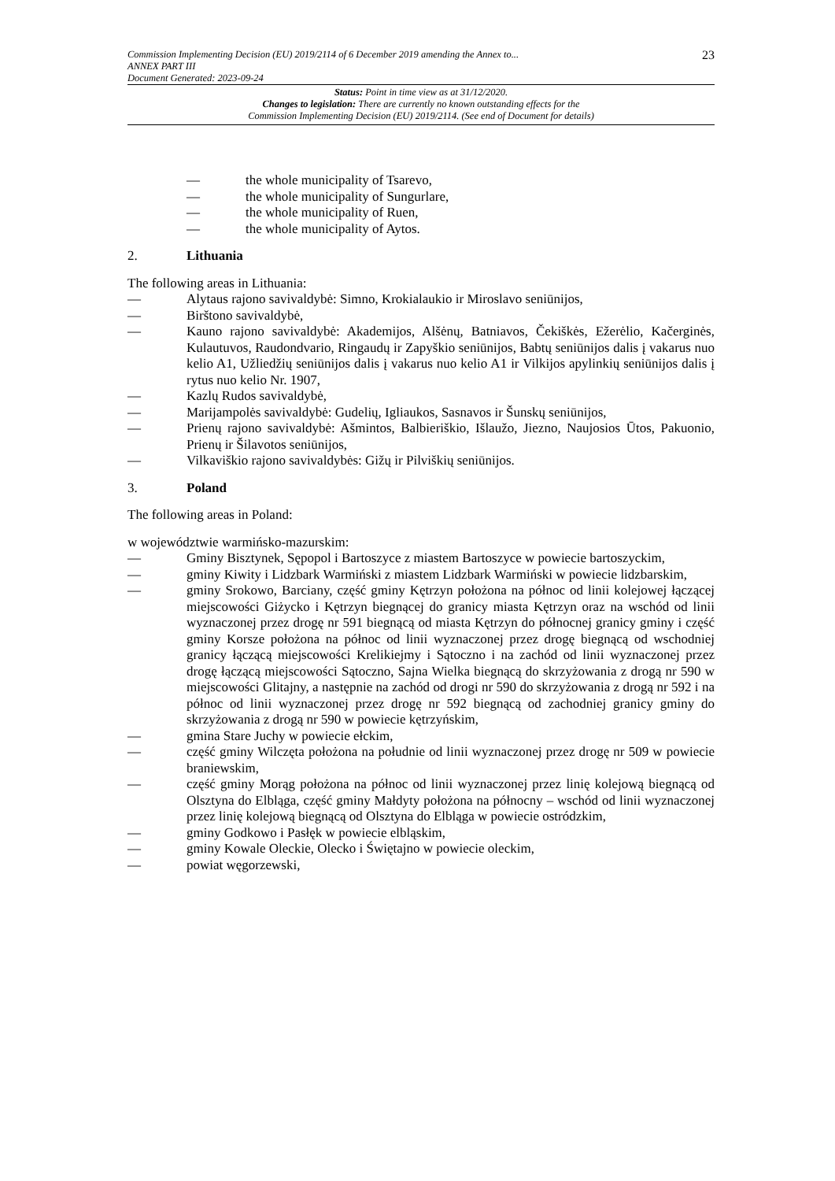Commission Implementing Decision (EU) 2019/2114 of 6 December 2019 amending the Annex to...
ANNEX PART III
Document Generated: 2023-09-24
23
Status: Point in time view as at 31/12/2020.
Changes to legislation: There are currently no known outstanding effects for the
Commission Implementing Decision (EU) 2019/2114. (See end of Document for details)
— the whole municipality of Tsarevo,
— the whole municipality of Sungurlare,
— the whole municipality of Ruen,
— the whole municipality of Aytos.
2. Lithuania
The following areas in Lithuania:
— Alytaus rajono savivaldybė: Simno, Krokialaukio ir Miroslavo seniūnijos,
— Birštono savivaldybė,
— Kauno rajono savivaldybė: Akademijos, Alšėnų, Batniavos, Čekiškės, Ežerėlio, Kačerginės, Kulautuvos, Raudondvario, Ringaudų ir Zapyškio seniūnijos, Babtų seniūnijos dalis į vakarus nuo kelio A1, Užliedžių seniūnijos dalis į vakarus nuo kelio A1 ir Vilkijos apylinkių seniūnijos dalis į rytus nuo kelio Nr. 1907,
— Kazlų Rudos savivaldybė,
— Marijampolės savivaldybė: Gudelių, Igliaukos, Sasnavos ir Šunskų seniūnijos,
— Prienų rajono savivaldybė: Ašmintos, Balbieriškio, Išlaužo, Jiezno, Naujosios Ūtos, Pakuonio, Prienų ir Šilavotos seniūnijos,
— Vilkaviškio rajono savivaldybės: Gižų ir Pilviškių seniūnijos.
3. Poland
The following areas in Poland:
w województwie warmińsko-mazurskim:
— Gminy Bisztynek, Sępopol i Bartoszyce z miastem Bartoszyce w powiecie bartoszyckim,
— gminy Kiwity i Lidzbark Warmiński z miastem Lidzbark Warmiński w powiecie lidzbarskim,
— gminy Srokowo, Barciany, część gminy Kętrzyn położona na północ od linii kolejowej łączącej miejscowości Giżycko i Kętrzyn biegnącej do granicy miasta Kętrzyn oraz na wschód od linii wyznaczonej przez drogę nr 591 biegnącą od miasta Kętrzyn do północnej granicy gminy i część gminy Korsze położona na północ od linii wyznaczonej przez drogę biegnącą od wschodniej granicy łączącą miejscowości Krelikiejmy i Sątoczno i na zachód od linii wyznaczonej przez drogę łączącą miejscowości Sątoczno, Sajna Wielka biegnącą do skrzyżowania z drogą nr 590 w miejscowości Glitajny, a następnie na zachód od drogi nr 590 do skrzyżowania z drogą nr 592 i na północ od linii wyznaczonej przez drogę nr 592 biegnącą od zachodniej granicy gminy do skrzyżowania z drogą nr 590 w powiecie kętrzyńskim,
— gmina Stare Juchy w powiecie ełckim,
— część gminy Wilczęta położona na południe od linii wyznaczonej przez drogę nr 509 w powiecie braniewskim,
— część gminy Morąg położona na północ od linii wyznaczonej przez linię kolejową biegnącą od Olsztyna do Elbląga, część gminy Małdyty położona na północny – wschód od linii wyznaczonej przez linię kolejową biegnącą od Olsztyna do Elbląga w powiecie ostródzkim,
— gminy Godkowo i Pasłęk w powiecie elbląskim,
— gminy Kowale Oleckie, Olecko i Świętajno w powiecie oleckim,
— powiat węgorzewski,